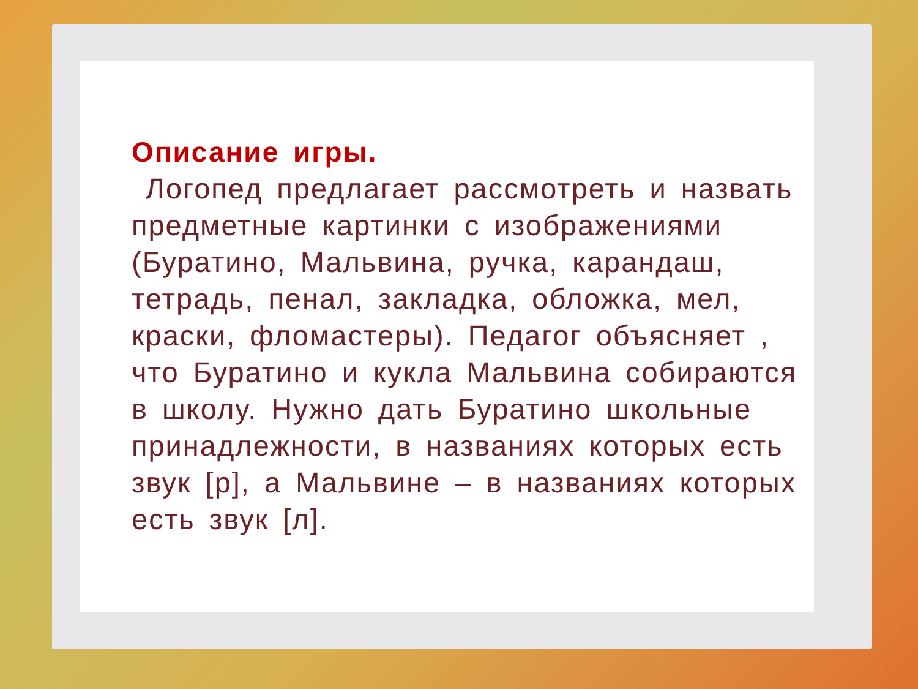Описание игры.
Логопед предлагает рассмотреть и назвать предметные картинки с изображениями (Буратино, Мальвина, ручка, карандаш, тетрадь, пенал, закладка, обложка, мел, краски, фломастеры). Педагог объясняет , что Буратино и кукла Мальвина собираются в школу. Нужно дать Буратино школьные принадлежности, в названиях которых есть звук [р], а Мальвине – в названиях которых есть звук [л].